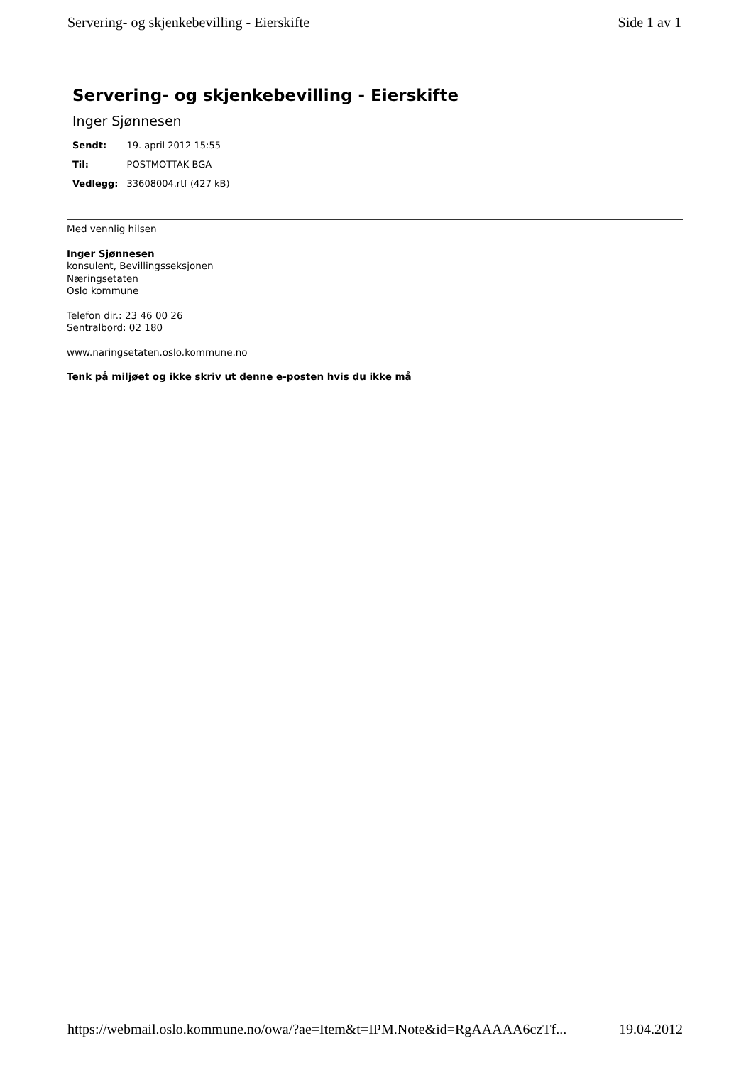Servering- og skjenkebevilling - Eierskifte Side 1 av 1
Servering- og skjenkebevilling - Eierskifte
Inger Sjønnesen
| Sendt: | 19. april 2012 15:55 |
| Til: | POSTMOTTAK BGA |
| Vedlegg: | 33608004.rtf (427 kB) |
Med vennlig hilsen
Inger Sjønnesen
konsulent, Bevillingsseksjonen
Næringsetaten
Oslo kommune
Telefon dir.: 23 46 00 26
Sentralbord: 02 180
www.naringsetaten.oslo.kommune.no
Tenk på miljøet og ikke skriv ut denne e-posten hvis du ikke må
https://webmail.oslo.kommune.no/owa/?ae=Item&t=IPM.Note&id=RgAAAAA6czTf... 19.04.2012